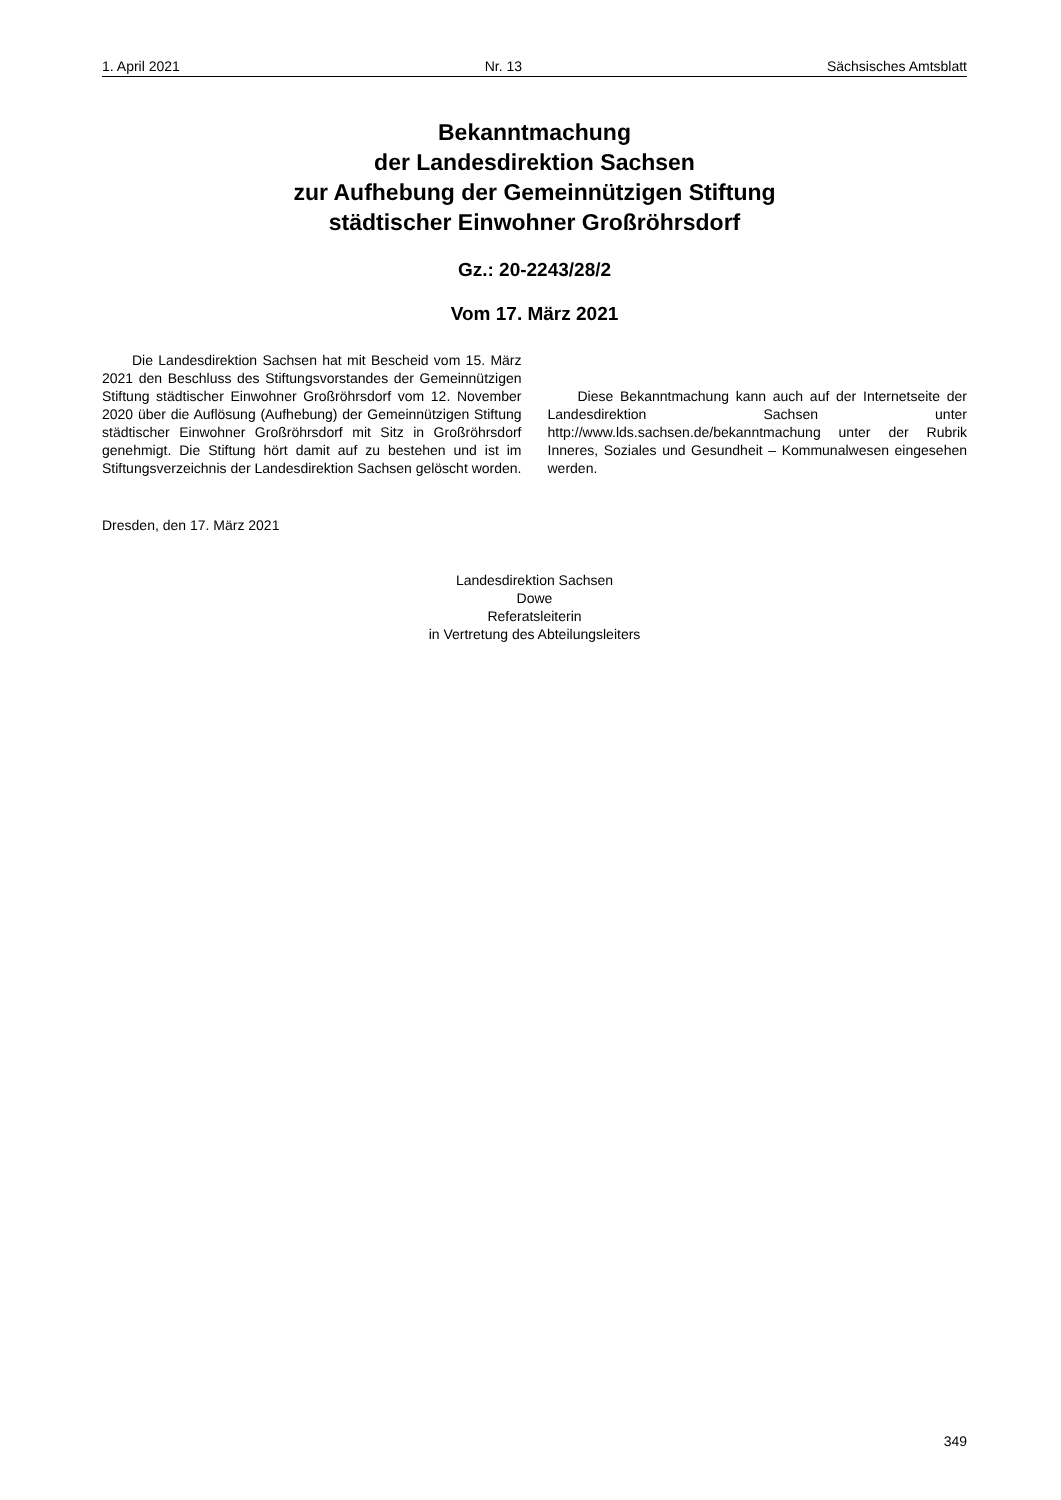1. April 2021 Nr. 13 Sächsisches Amtsblatt
Bekanntmachung
der Landesdirektion Sachsen
zur Aufhebung der Gemeinnützigen Stiftung
städtischer Einwohner Großröhrsdorf
Gz.: 20-2243/28/2
Vom 17. März 2021
Die Landesdirektion Sachsen hat mit Bescheid vom 15. März 2021 den Beschluss des Stiftungsvorstandes der Gemeinnützigen Stiftung städtischer Einwohner Großröhrsdorf vom 12. November 2020 über die Auflösung (Aufhebung) der Gemeinnützigen Stiftung städtischer Einwohner Großröhrsdorf mit Sitz in Großröhrsdorf genehmigt. Die Stiftung hört damit auf zu bestehen und ist im Stiftungsverzeichnis der Landesdirektion Sachsen gelöscht worden.
Diese Bekanntmachung kann auch auf der Internetseite der Landesdirektion Sachsen unter http://www.lds.sachsen.de/bekanntmachung unter der Rubrik Inneres, Soziales und Gesundheit – Kommunalwesen eingesehen werden.
Dresden, den 17. März 2021
Landesdirektion Sachsen
Dowe
Referatsleiterin
in Vertretung des Abteilungsleiters
349